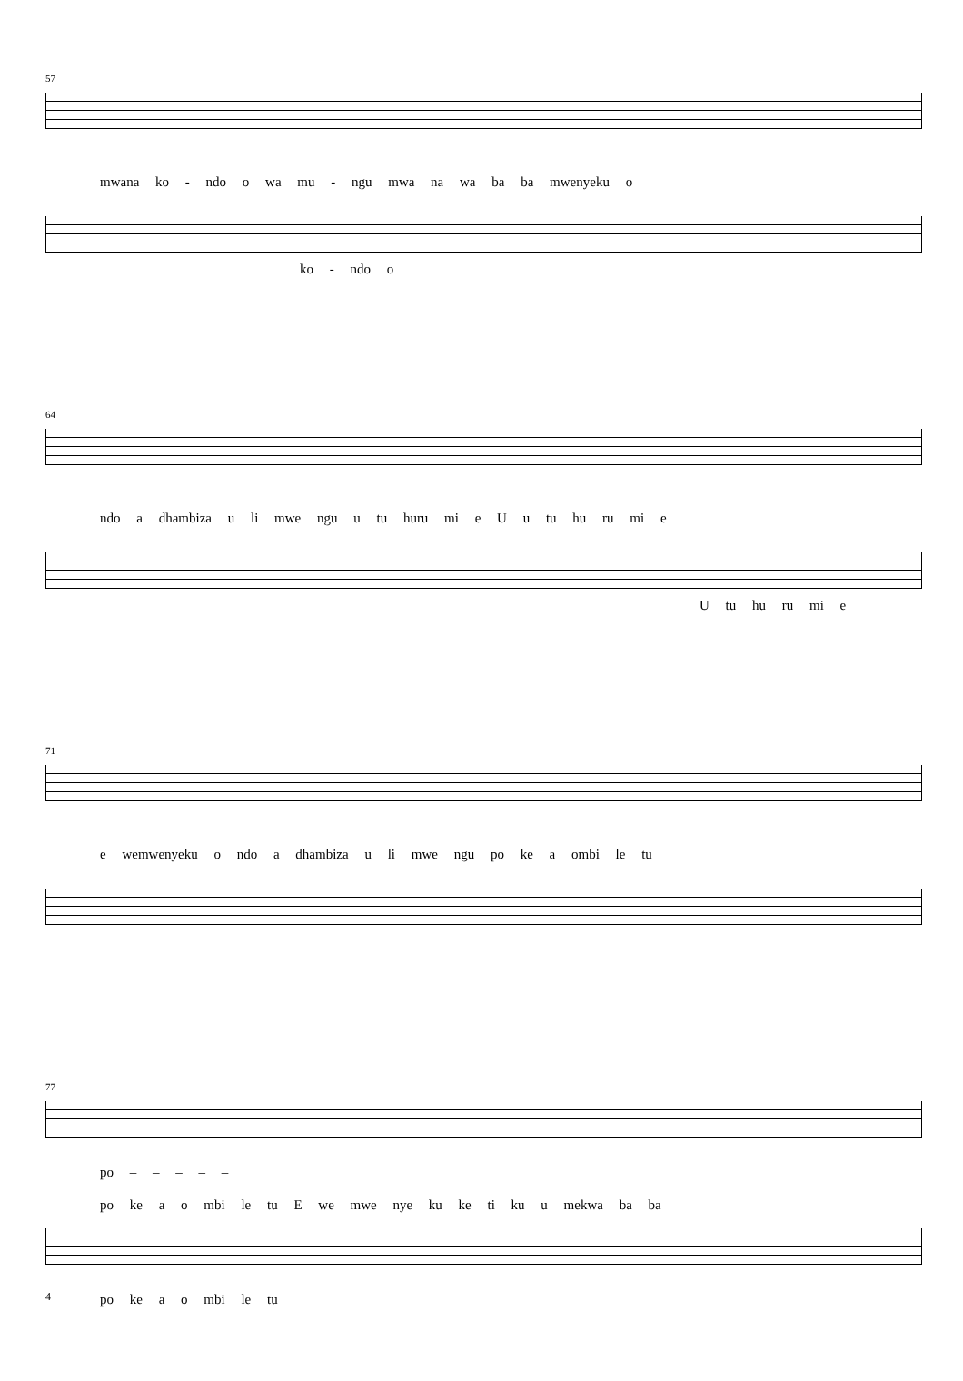57
mwana ko - ndo o wa mu - ngu mwa na wa ba ba mwenyeku o
ko - ndo o
64
ndo a dhambiza u li mwe ngu u tu huru mi e U u tu hu ru mi e
U tu hu ru mi e
71
e wemwenyeku o ndo a dhambiza u li mwe ngu po ke a ombi le tu
77
po – – – – –
po ke a o mbi le tu E we mwe nye ku ke ti ku u mekwa ba ba
po ke a o mbi le tu
4